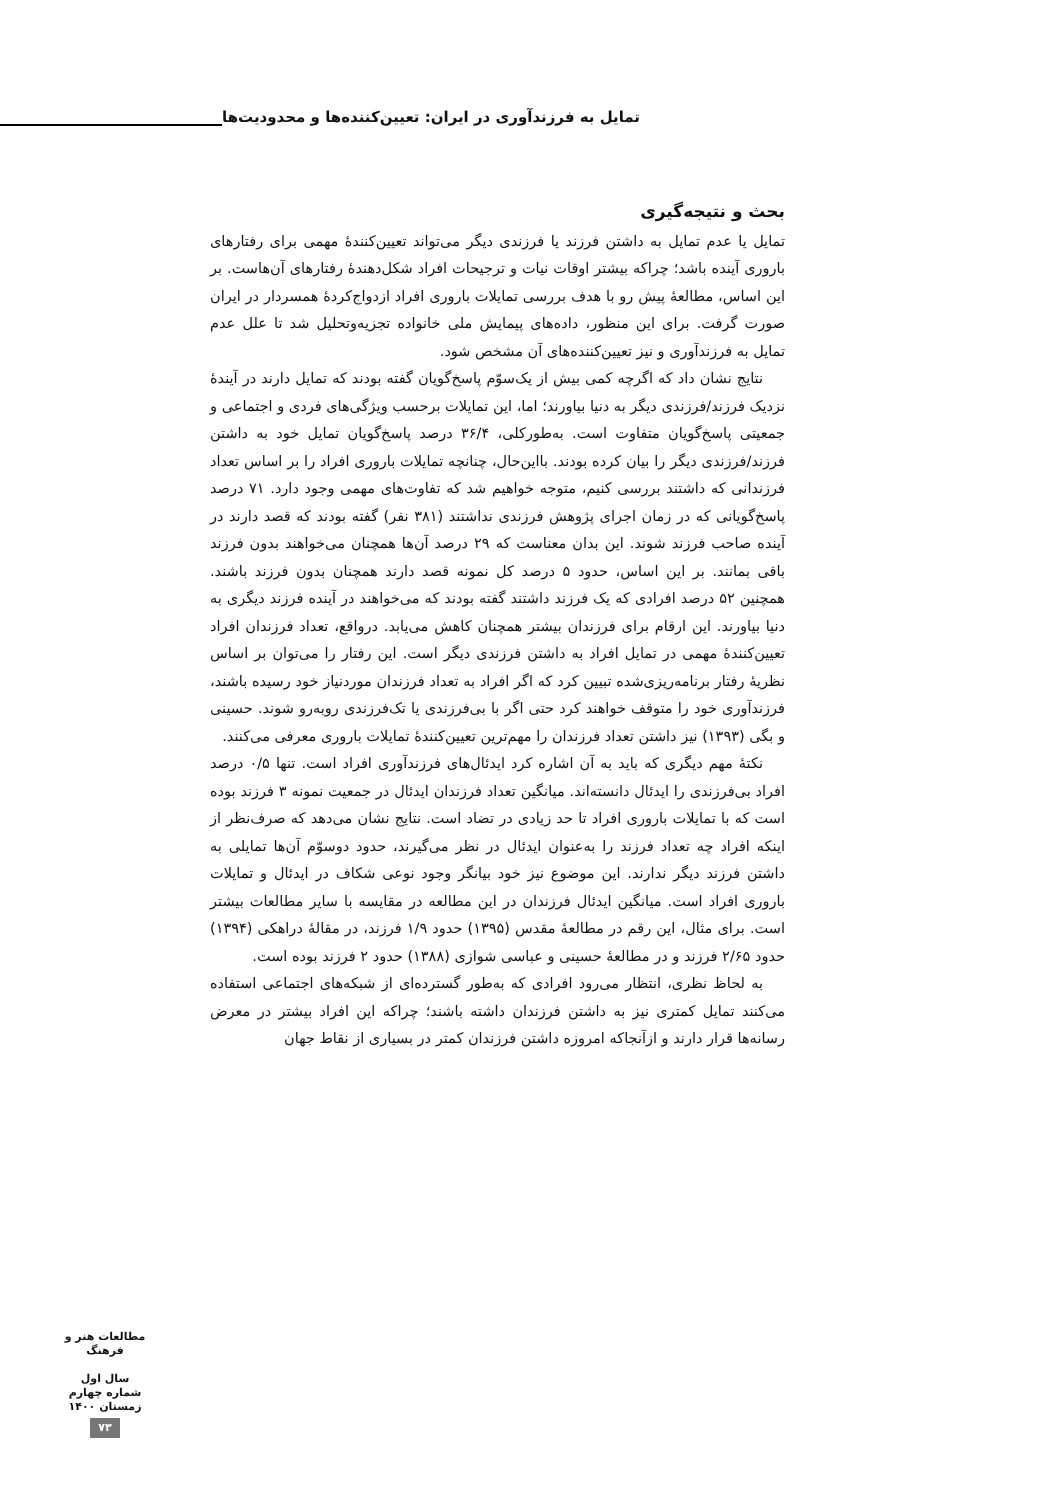تمایل به فرزندآوری در ایران: تعیین‌کننده‌ها و محدودیت‌ها
بحث و نتیجه‌گیری
تمایل یا عدم تمایل به داشتن فرزند یا فرزندی دیگر می‌تواند تعیین‌کنندهٔ مهمی برای رفتارهای باروری آینده باشد؛ چراکه بیشتر اوقات نیات و ترجیحات افراد شکل‌دهندهٔ رفتارهای آن‌هاست. بر این اساس، مطالعهٔ پیش رو با هدف بررسی تمایلات باروری افراد ازدواج‌کردهٔ همسردار در ایران صورت گرفت. برای این منظور، داده‌های پیمایش ملی خانواده تجزیه‌وتحلیل شد تا علل عدم تمایل به فرزندآوری و نیز تعیین‌کننده‌های آن مشخص شود.
نتایج نشان داد که اگرچه کمی بیش از یک‌سوّم پاسخ‌گویان گفته بودند که تمایل دارند در آیندهٔ نزدیک فرزند/فرزندی دیگر به دنیا بیاورند؛ اما، این تمایلات برحسب ویژگی‌های فردی و اجتماعی و جمعیتی پاسخ‌گویان متفاوت است. به‌طورکلی، ۳۶/۴ درصد پاسخ‌گویان تمایل خود به داشتن فرزند/فرزندی دیگر را بیان کرده بودند. بااین‌حال، چنانچه تمایلات باروری افراد را بر اساس تعداد فرزندانی که داشتند بررسی کنیم، متوجه خواهیم شد که تفاوت‌های مهمی وجود دارد. ۷۱ درصد پاسخ‌گویانی که در زمان اجرای پژوهش فرزندی نداشتند (۳۸۱ نفر) گفته بودند که قصد دارند در آینده صاحب فرزند شوند. این بدان معناست که ۲۹ درصد آن‌ها همچنان می‌خواهند بدون فرزند باقی بمانند. بر این اساس، حدود ۵ درصد کل نمونه قصد دارند همچنان بدون فرزند باشند. همچنین ۵۲ درصد افرادی که یک فرزند داشتند گفته بودند که می‌خواهند در آینده فرزند دیگری به دنیا بیاورند. این ارقام برای فرزندان بیشتر همچنان کاهش می‌یابد. درواقع، تعداد فرزندان افراد تعیین‌کنندهٔ مهمی در تمایل افراد به داشتن فرزندی دیگر است. این رفتار را می‌توان بر اساس نظریهٔ رفتار برنامه‌ریزی‌شده تبیین کرد که اگر افراد به تعداد فرزندان موردنیاز خود رسیده باشند، فرزندآوری خود را متوقف خواهند کرد حتی اگر با بی‌فرزندی یا تک‌فرزندی روبه‌رو شوند. حسینی و بگی (۱۳۹۳) نیز داشتن تعداد فرزندان را مهم‌ترین تعیین‌کنندهٔ تمایلات باروری معرفی می‌کنند.
نکتهٔ مهم دیگری که باید به آن اشاره کرد ایدئال‌های فرزندآوری افراد است. تنها ۰/۵ درصد افراد بی‌فرزندی را ایدئال دانسته‌اند. میانگین تعداد فرزندان ایدئال در جمعیت نمونه ۳ فرزند بوده است که با تمایلات باروری افراد تا حد زیادی در تضاد است. نتایج نشان می‌دهد که صرف‌نظر از اینکه افراد چه تعداد فرزند را به‌عنوان ایدئال در نظر می‌گیرند، حدود دوسوّم آن‌ها تمایلی به داشتن فرزند دیگر ندارند. این موضوع نیز خود بیانگر وجود نوعی شکاف در ایدئال و تمایلات باروری افراد است. میانگین ایدئال فرزندان در این مطالعه در مقایسه با سایر مطالعات بیشتر است. برای مثال، این رقم در مطالعهٔ مقدس (۱۳۹۵) حدود ۱/۹ فرزند، در مقالهٔ دراهکی (۱۳۹۴) حدود ۲/۶۵ فرزند و در مطالعهٔ حسینی و عباسی شوازی (۱۳۸۸) حدود ۲ فرزند بوده است.
به لحاظ نظری، انتظار می‌رود افرادی که به‌طور گسترده‌ای از شبکه‌های اجتماعی استفاده می‌کنند تمایل کمتری نیز به داشتن فرزندان داشته باشند؛ چراکه این افراد بیشتر در معرض رسانه‌ها قرار دارند و ازآنجاکه امروزه داشتن فرزندان کمتر در بسیاری از نقاط جهان
مطالعات هنر و فرهنگ
سال اول
شماره چهارم
زمستان ۱۴۰۰
۷۳